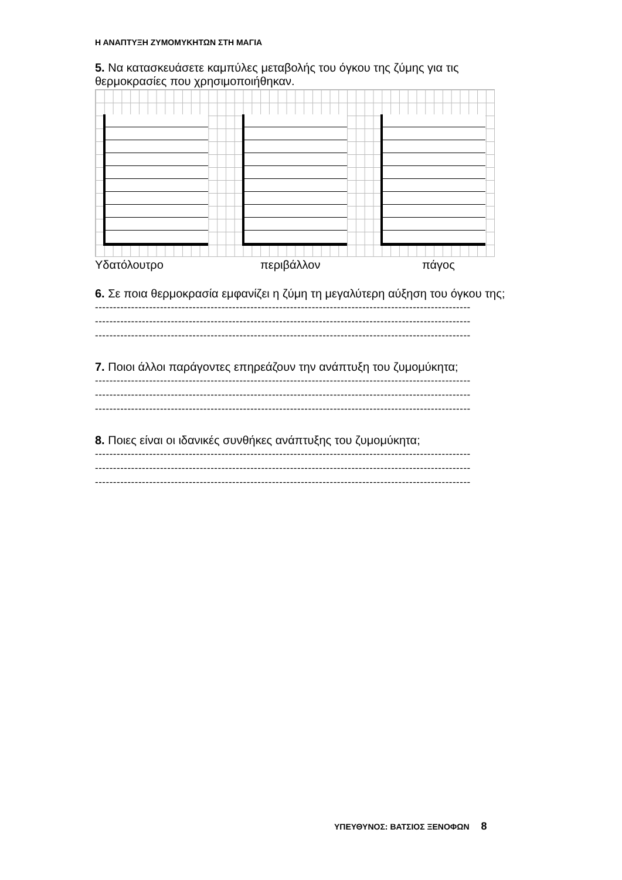Η ΑΝΑΠΤΥΞΗ ΖΥΜΟΜΥΚΗΤΩΝ ΣΤΗ ΜΑΓΙΑ
5. Να κατασκευάσετε καμπύλες μεταβολής του όγκου της ζύμης για τις θερμοκρασίες που χρησιμοποιήθηκαν.
Υδατόλουτρο περιβάλλον πάγος
6. Σε ποια θερμοκρασία εμφανίζει η ζύμη τη μεγαλύτερη αύξηση του όγκου της;
--------------------------------------------------------------------------------------------------------
--------------------------------------------------------------------------------------------------------
--------------------------------------------------------------------------------------------------------
7. Ποιοι άλλοι παράγοντες επηρεάζουν την ανάπτυξη του ζυμομύκητα;
--------------------------------------------------------------------------------------------------------
--------------------------------------------------------------------------------------------------------
--------------------------------------------------------------------------------------------------------
8. Ποιες είναι οι ιδανικές συνθήκες ανάπτυξης του ζυμομύκητα;
--------------------------------------------------------------------------------------------------------
--------------------------------------------------------------------------------------------------------
--------------------------------------------------------------------------------------------------------
ΥΠΕΥΘΥΝΟΣ: ΒΑΤΣΙΟΣ ΞΕΝΟΦΩΝ 8